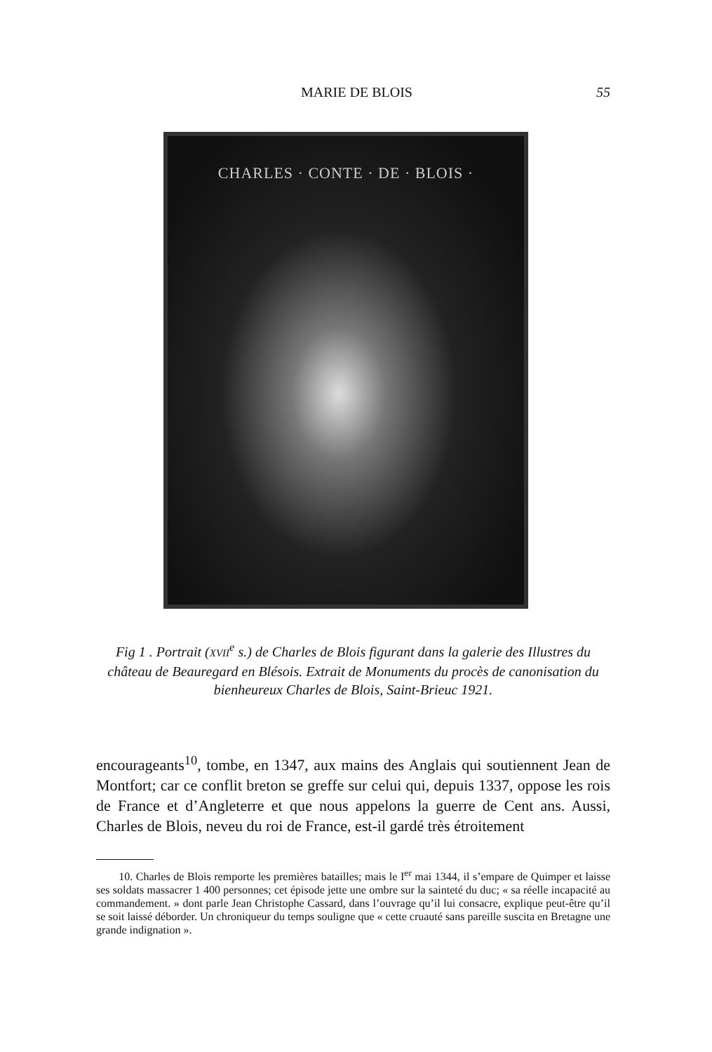MARIE DE BLOIS 55
CHARLES · CONTE · DE · BLOIS ·
Fig 1 . Portrait (XVII<sup>e</sup> s.) de Charles de Blois figurant dans la galerie des Illustres du château de Beauregard en Blésois. Extrait de Monuments du procès de canonisation du bienheureux Charles de Blois, Saint-Brieuc 1921.
encourageants<sup>10</sup>, tombe, en 1347, aux mains des Anglais qui soutiennent Jean de Montfort; car ce conflit breton se greffe sur celui qui, depuis 1337, oppose les rois de France et d’Angleterre et que nous appelons la guerre de Cent ans. Aussi, Charles de Blois, neveu du roi de France, est-il gardé très étroitement
10. Charles de Blois remporte les premières batailles; mais le I<sup>er</sup> mai 1344, il s’empare de Quimper et laisse ses soldats massacrer 1 400 personnes; cet épisode jette une ombre sur la sainteté du duc; « sa réelle incapacité au commandement. » dont parle Jean Christophe Cassard, dans l’ouvrage qu’il lui consacre, explique peut-être qu’il se soit laissé déborder. Un chroniqueur du temps souligne que « cette cruauté sans pareille suscita en Bretagne une grande indignation ».